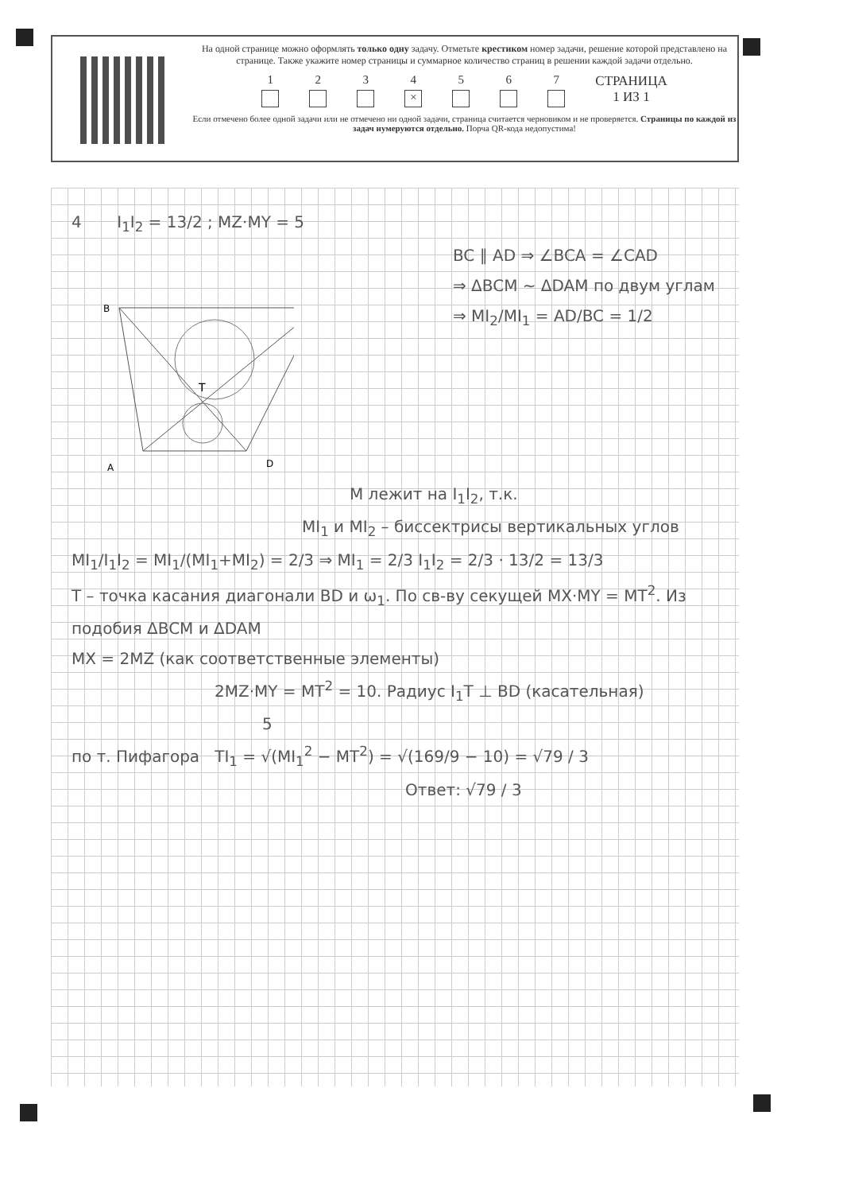На одной странице можно оформлять только одну задачу. Отметьте крестиком номер задачи, решение которой представлено на странице. Также укажите номер страницы и суммарное количество страниц в решении каждой задачи отдельно.
1 2 3 4 × 5 6 7 СТРАНИЦА
1 ИЗ 1
Если отмечено более одной задачи или не отмечено ни одной задачи, страница считается черновиком и не проверяется. Страницы по каждой из задач нумеруются отдельно. Порча QR-кода недопустима!
4 I<sub>1</sub>I<sub>2</sub> = 13/2 ; MZ·MY = 5
B
A
D
T
BC ∥ AD ⇒ ∠BCA = ∠CAD
⇒ ΔBCM ∼ ΔDAM по двум углам
⇒ MI<sub>2</sub>/MI<sub>1</sub> = AD/BC = 1/2
M лежит на I<sub>1</sub>I<sub>2</sub>, т.к.
MI<sub>1</sub> и MI<sub>2</sub> – биссектрисы вертикальных углов
MI<sub>1</sub>/I<sub>1</sub>I<sub>2</sub> = MI<sub>1</sub>/(MI<sub>1</sub>+MI<sub>2</sub>) = 2/3 ⇒ MI<sub>1</sub> = 2/3 I<sub>1</sub>I<sub>2</sub> = 2/3 · 13/2 = 13/3
T – точка касания диагонали BD и ω<sub>1</sub>. По св-ву секущей MX·MY = MT<sup>2</sup>. Из подобия ΔBCM и ΔDAM
MX = 2MZ (как соответственные элементы)
2MZ·MY = MT<sup>2</sup> = 10. Радиус I<sub>1</sub>T ⊥ BD (касательная)
5
по т. Пифагора TI<sub>1</sub> = √(MI<sub>1</sub><sup>2</sup> − MT<sup>2</sup>) = √(169/9 − 10) = √79 / 3
Ответ: √79 / 3